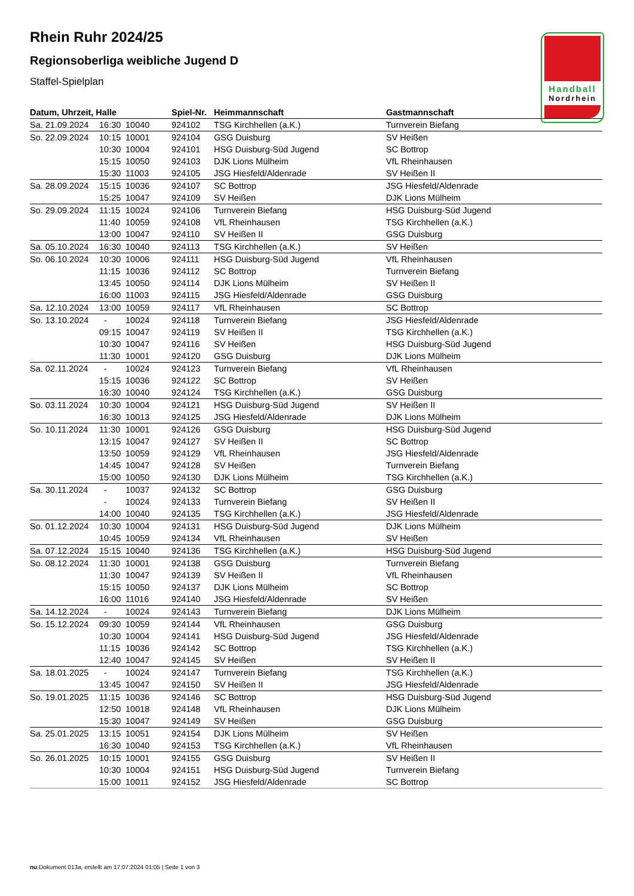Rhein Ruhr 2024/25
Regionsoberliga weibliche Jugend D
Staffel-Spielplan
Handball
Nordrhein
| Datum, Uhrzeit, Halle | | | Spiel-Nr. | Heimmannschaft | Gastmannschaft |
| --- | --- | --- | --- | --- | --- |
| Sa. 21.09.2024 | 16:30 | 10040 | 924102 | TSG Kirchhellen (a.K.) | Turnverein Biefang |
| So. 22.09.2024 | 10:15 | 10001 | 924104 | GSG Duisburg | SV Heißen |
| | 10:30 | 10004 | 924101 | HSG Duisburg-Süd Jugend | SC Bottrop |
| | 15:15 | 10050 | 924103 | DJK Lions Mülheim | VfL Rheinhausen |
| | 15:30 | 11003 | 924105 | JSG Hiesfeld/Aldenrade | SV Heißen II |
| Sa. 28.09.2024 | 15:15 | 10036 | 924107 | SC Bottrop | JSG Hiesfeld/Aldenrade |
| | 15:25 | 10047 | 924109 | SV Heißen | DJK Lions Mülheim |
| So. 29.09.2024 | 11:15 | 10024 | 924106 | Turnverein Biefang | HSG Duisburg-Süd Jugend |
| | 11:40 | 10059 | 924108 | VfL Rheinhausen | TSG Kirchhellen (a.K.) |
| | 13:00 | 10047 | 924110 | SV Heißen II | GSG Duisburg |
| Sa. 05.10.2024 | 16:30 | 10040 | 924113 | TSG Kirchhellen (a.K.) | SV Heißen |
| So. 06.10.2024 | 10:30 | 10006 | 924111 | HSG Duisburg-Süd Jugend | VfL Rheinhausen |
| | 11:15 | 10036 | 924112 | SC Bottrop | Turnverein Biefang |
| | 13:45 | 10050 | 924114 | DJK Lions Mülheim | SV Heißen II |
| | 16:00 | 11003 | 924115 | JSG Hiesfeld/Aldenrade | GSG Duisburg |
| Sa. 12.10.2024 | 13:00 | 10059 | 924117 | VfL Rheinhausen | SC Bottrop |
| So. 13.10.2024 | - | 10024 | 924118 | Turnverein Biefang | JSG Hiesfeld/Aldenrade |
| | 09:15 | 10047 | 924119 | SV Heißen II | TSG Kirchhellen (a.K.) |
| | 10:30 | 10047 | 924116 | SV Heißen | HSG Duisburg-Süd Jugend |
| | 11:30 | 10001 | 924120 | GSG Duisburg | DJK Lions Mülheim |
| Sa. 02.11.2024 | - | 10024 | 924123 | Turnverein Biefang | VfL Rheinhausen |
| | 15:15 | 10036 | 924122 | SC Bottrop | SV Heißen |
| | 16:30 | 10040 | 924124 | TSG Kirchhellen (a.K.) | GSG Duisburg |
| So. 03.11.2024 | 10:30 | 10004 | 924121 | HSG Duisburg-Süd Jugend | SV Heißen II |
| | 16:30 | 10013 | 924125 | JSG Hiesfeld/Aldenrade | DJK Lions Mülheim |
| So. 10.11.2024 | 11:30 | 10001 | 924126 | GSG Duisburg | HSG Duisburg-Süd Jugend |
| | 13:15 | 10047 | 924127 | SV Heißen II | SC Bottrop |
| | 13:50 | 10059 | 924129 | VfL Rheinhausen | JSG Hiesfeld/Aldenrade |
| | 14:45 | 10047 | 924128 | SV Heißen | Turnverein Biefang |
| | 15:00 | 10050 | 924130 | DJK Lions Mülheim | TSG Kirchhellen (a.K.) |
| Sa. 30.11.2024 | - | 10037 | 924132 | SC Bottrop | GSG Duisburg |
| | - | 10024 | 924133 | Turnverein Biefang | SV Heißen II |
| | 14:00 | 10040 | 924135 | TSG Kirchhellen (a.K.) | JSG Hiesfeld/Aldenrade |
| So. 01.12.2024 | 10:30 | 10004 | 924131 | HSG Duisburg-Süd Jugend | DJK Lions Mülheim |
| | 10:45 | 10059 | 924134 | VfL Rheinhausen | SV Heißen |
| Sa. 07.12.2024 | 15:15 | 10040 | 924136 | TSG Kirchhellen (a.K.) | HSG Duisburg-Süd Jugend |
| So. 08.12.2024 | 11:30 | 10001 | 924138 | GSG Duisburg | Turnverein Biefang |
| | 11:30 | 10047 | 924139 | SV Heißen II | VfL Rheinhausen |
| | 15:15 | 10050 | 924137 | DJK Lions Mülheim | SC Bottrop |
| | 16:00 | 11016 | 924140 | JSG Hiesfeld/Aldenrade | SV Heißen |
| Sa. 14.12.2024 | - | 10024 | 924143 | Turnverein Biefang | DJK Lions Mülheim |
| So. 15.12.2024 | 09:30 | 10059 | 924144 | VfL Rheinhausen | GSG Duisburg |
| | 10:30 | 10004 | 924141 | HSG Duisburg-Süd Jugend | JSG Hiesfeld/Aldenrade |
| | 11:15 | 10036 | 924142 | SC Bottrop | TSG Kirchhellen (a.K.) |
| | 12:40 | 10047 | 924145 | SV Heißen | SV Heißen II |
| Sa. 18.01.2025 | - | 10024 | 924147 | Turnverein Biefang | TSG Kirchhellen (a.K.) |
| | 13:45 | 10047 | 924150 | SV Heißen II | JSG Hiesfeld/Aldenrade |
| So. 19.01.2025 | 11:15 | 10036 | 924146 | SC Bottrop | HSG Duisburg-Süd Jugend |
| | 12:50 | 10018 | 924148 | VfL Rheinhausen | DJK Lions Mülheim |
| | 15:30 | 10047 | 924149 | SV Heißen | GSG Duisburg |
| Sa. 25.01.2025 | 13:15 | 10051 | 924154 | DJK Lions Mülheim | SV Heißen |
| | 16:30 | 10040 | 924153 | TSG Kirchhellen (a.K.) | VfL Rheinhausen |
| So. 26.01.2025 | 10:15 | 10001 | 924155 | GSG Duisburg | SV Heißen II |
| | 10:30 | 10004 | 924151 | HSG Duisburg-Süd Jugend | Turnverein Biefang |
| | 15:00 | 10011 | 924152 | JSG Hiesfeld/Aldenrade | SC Bottrop |
nu.Dokument 013a, erstellt am 17.07.2024 01:05 | Seite 1 von 3